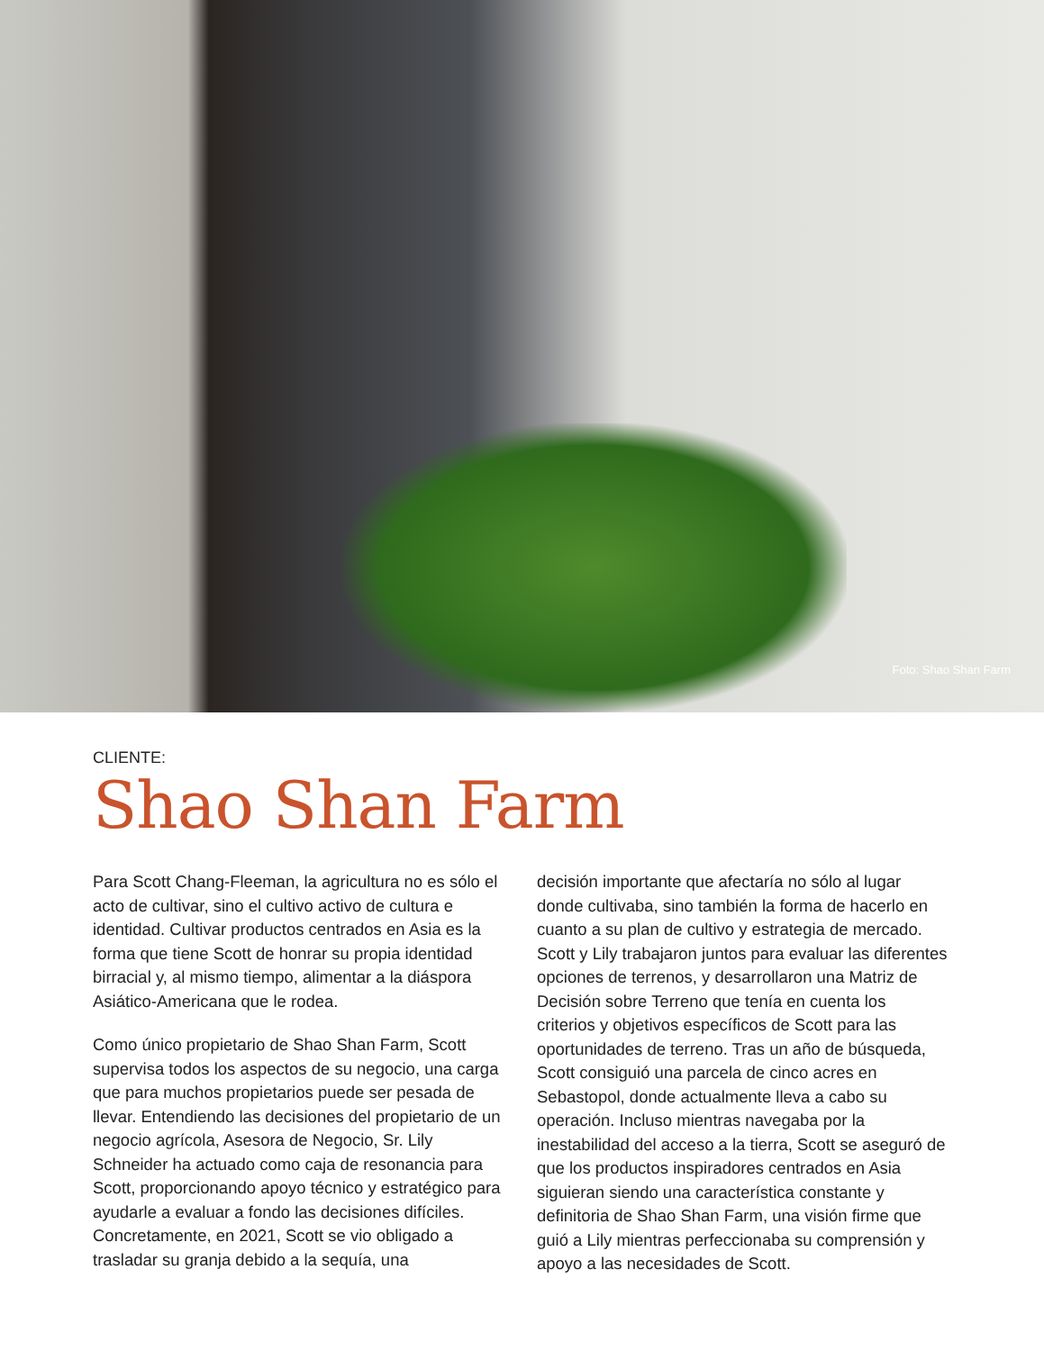Foto: Shao Shan Farm
CLIENTE:
Shao Shan Farm
Para Scott Chang-Fleeman, la agricultura no es sólo el acto de cultivar, sino el cultivo activo de cultura e identidad. Cultivar productos centrados en Asia es la forma que tiene Scott de honrar su propia identidad birracial y, al mismo tiempo, alimentar a la diáspora Asiático-Americana que le rodea.
Como único propietario de Shao Shan Farm, Scott supervisa todos los aspectos de su negocio, una carga que para muchos propietarios puede ser pesada de llevar. Entendiendo las decisiones del propietario de un negocio agrícola, Asesora de Negocio, Sr. Lily Schneider ha actuado como caja de resonancia para Scott, proporcionando apoyo técnico y estratégico para ayudarle a evaluar a fondo las decisiones difíciles. Concretamente, en 2021, Scott se vio obligado a trasladar su granja debido a la sequía, una
decisión importante que afectaría no sólo al lugar donde cultivaba, sino también la forma de hacerlo en cuanto a su plan de cultivo y estrategia de mercado. Scott y Lily trabajaron juntos para evaluar las diferentes opciones de terrenos, y desarrollaron una Matriz de Decisión sobre Terreno que tenía en cuenta los criterios y objetivos específicos de Scott para las oportunidades de terreno. Tras un año de búsqueda, Scott consiguió una parcela de cinco acres en Sebastopol, donde actualmente lleva a cabo su operación. Incluso mientras navegaba por la inestabilidad del acceso a la tierra, Scott se aseguró de que los productos inspiradores centrados en Asia siguieran siendo una característica constante y definitoria de Shao Shan Farm, una visión firme que guió a Lily mientras perfeccionaba su comprensión y apoyo a las necesidades de Scott.